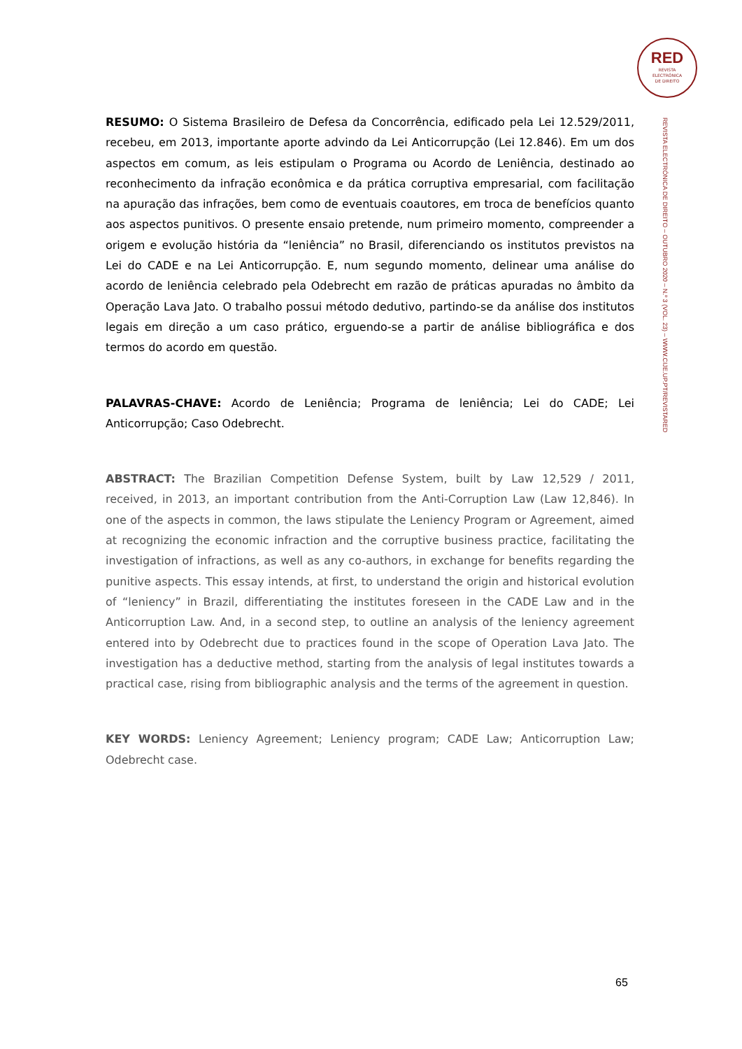RED
REVISTA
ELECTRÓNICA
DE DIREITO
REVISTA ELECTRÓNICA DE DIREITO – OUTUBRO 2020 – N.º 3 (VOL. 23) – WWW.CIJE.UP.PT/REVISTARED
RESUMO: O Sistema Brasileiro de Defesa da Concorrência, edificado pela Lei 12.529/2011, recebeu, em 2013, importante aporte advindo da Lei Anticorrupção (Lei 12.846). Em um dos aspectos em comum, as leis estipulam o Programa ou Acordo de Leniência, destinado ao reconhecimento da infração econômica e da prática corruptiva empresarial, com facilitação na apuração das infrações, bem como de eventuais coautores, em troca de benefícios quanto aos aspectos punitivos. O presente ensaio pretende, num primeiro momento, compreender a origem e evolução história da “leniência” no Brasil, diferenciando os institutos previstos na Lei do CADE e na Lei Anticorrupção. E, num segundo momento, delinear uma análise do acordo de leniência celebrado pela Odebrecht em razão de práticas apuradas no âmbito da Operação Lava Jato. O trabalho possui método dedutivo, partindo-se da análise dos institutos legais em direção a um caso prático, erguendo-se a partir de análise bibliográfica e dos termos do acordo em questão.
PALAVRAS-CHAVE: Acordo de Leniência; Programa de leniência; Lei do CADE; Lei Anticorrupção; Caso Odebrecht.
ABSTRACT: The Brazilian Competition Defense System, built by Law 12,529 / 2011, received, in 2013, an important contribution from the Anti-Corruption Law (Law 12,846). In one of the aspects in common, the laws stipulate the Leniency Program or Agreement, aimed at recognizing the economic infraction and the corruptive business practice, facilitating the investigation of infractions, as well as any co-authors, in exchange for benefits regarding the punitive aspects. This essay intends, at first, to understand the origin and historical evolution of “leniency” in Brazil, differentiating the institutes foreseen in the CADE Law and in the Anticorruption Law. And, in a second step, to outline an analysis of the leniency agreement entered into by Odebrecht due to practices found in the scope of Operation Lava Jato. The investigation has a deductive method, starting from the analysis of legal institutes towards a practical case, rising from bibliographic analysis and the terms of the agreement in question.
KEY WORDS: Leniency Agreement; Leniency program; CADE Law; Anticorruption Law; Odebrecht case.
65